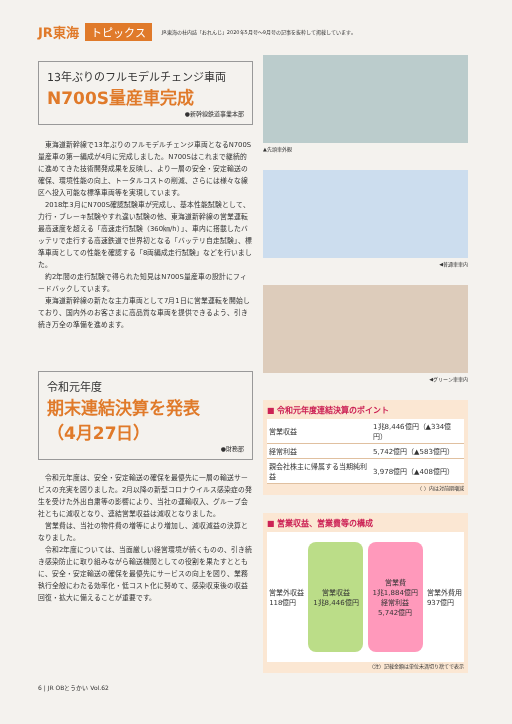JR東海 トピックス JR東海の社内誌「おれんじ」2020年5月号～9月号の記事を抜粋して掲載しています。
13年ぶりのフルモデルチェンジ車両
N700S量産車完成
●新幹線鉄道事業本部
東海道新幹線で13年ぶりのフルモデルチェンジ車両となるN700S量産車の第一編成が4月に完成しました。N700Sはこれまで継続的に進めてきた技術開発成果を反映し、より一層の安全・安定輸送の確保、環境性能の向上、トータルコストの削減、さらには様々な線区へ投入可能な標準車両等を実現しています。
2018年3月にN700S確認試験車が完成し、基本性能試験として、力行・ブレーキ試験やすれ違い試験の他、東海道新幹線の営業運転最高速度を超える「高速走行試験（360㎞/h）」、車内に搭載したバッテリで走行する高速鉄道で世界初となる「バッテリ自走試験」、標準車両としての性能を確認する「8両編成走行試験」などを行いました。
約2年間の走行試験で得られた知見はN700S量産車の設計にフィードバックしています。
東海道新幹線の新たな主力車両として7月1日に営業運転を開始しており、国内外のお客さまに高品質な車両を提供できるよう、引き続き万全の準備を進めます。
令和元年度
期末連結決算を発表
（4月27日）
●財務部
令和元年度は、安全・安定輸送の確保を最優先に一層の輸送サービスの充実を図りました。2月以降の新型コロナウイルス感染症の発生を受けた外出自粛等の影響により、当社の運輸収入、グループ会社ともに減収となり、連結営業収益は減収となりました。
営業費は、当社の物件費の増等により増加し、減収減益の決算となりました。
令和2年度については、当面厳しい経営環境が続くものの、引き続き感染防止に取り組みながら輸送機関としての役割を果たすとともに、安全・安定輸送の確保を最優先にサービスの向上を図り、業務執行全般にわたる効率化・低コスト化に努めて、感染収束後の収益回復・拡大に備えることが重要です。
▲先頭車外観
◀普通車車内
◀グリーン車車内
■ 令和元年度連結決算のポイント
| 営業収益 | 1兆8,446億円（▲334億円） |
| 経常利益 | 5,742億円（▲583億円） |
| 親会社株主に帰属する当期純利益 | 3,978億円（▲408億円） |
（ ）内は対前期増減
■ 営業収益、営業費等の構成
営業外収益
118億円
営業収益
1兆8,446億円
営業費
1兆1,884億円
経常利益
5,742億円
営業外費用
937億円
（注）記載金額は単位未満切り捨てで表示
6 | JR OBとうかい Vol.62